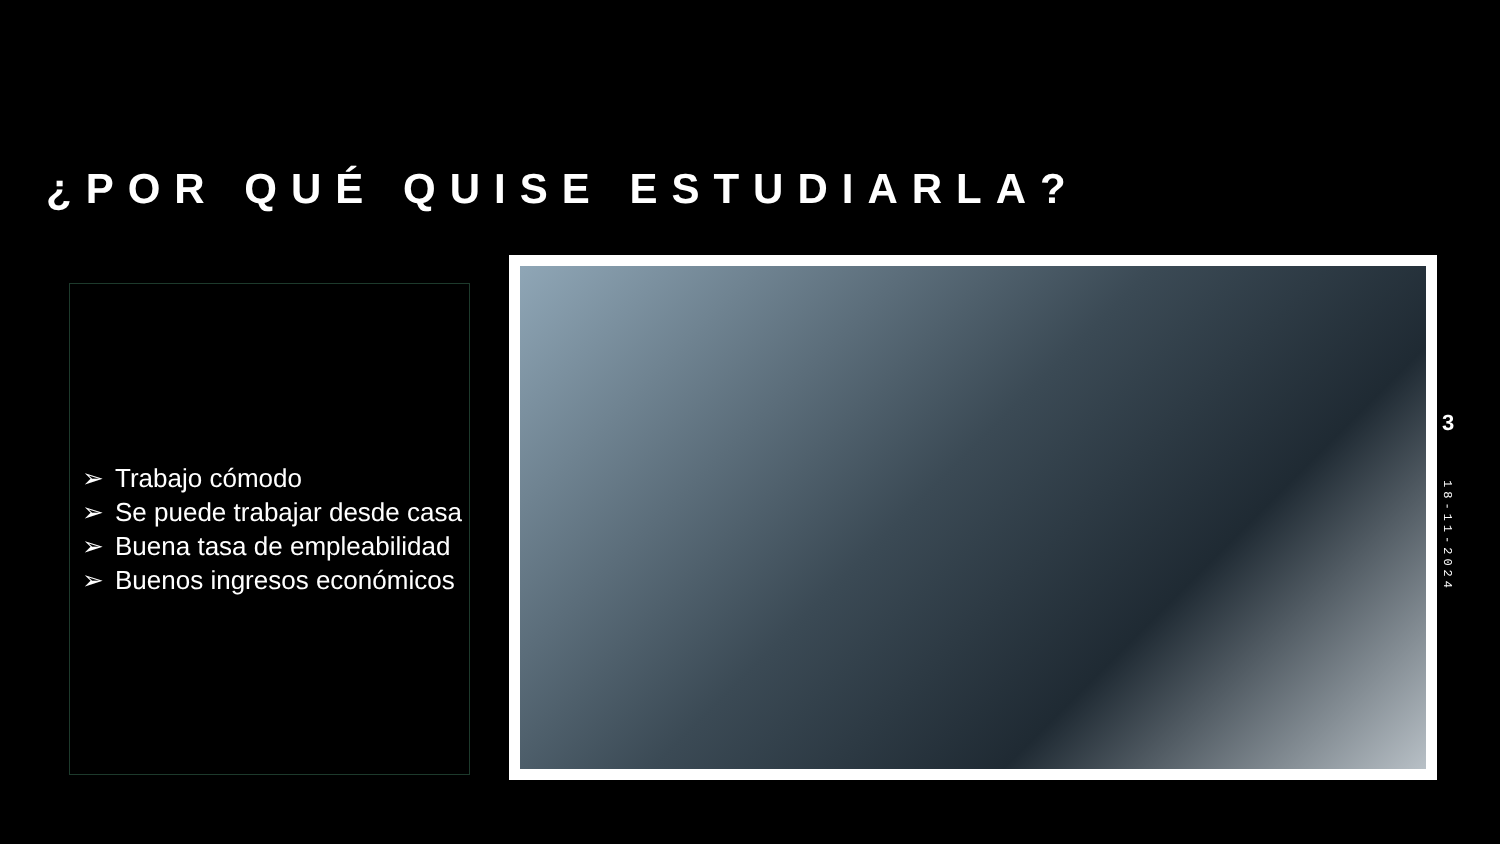¿POR QUÉ QUISE ESTUDIARLA?
➢ Trabajo cómodo
➢ Se puede trabajar desde casa
➢ Buena tasa de empleabilidad
➢ Buenos ingresos económicos
3
18-11-2024